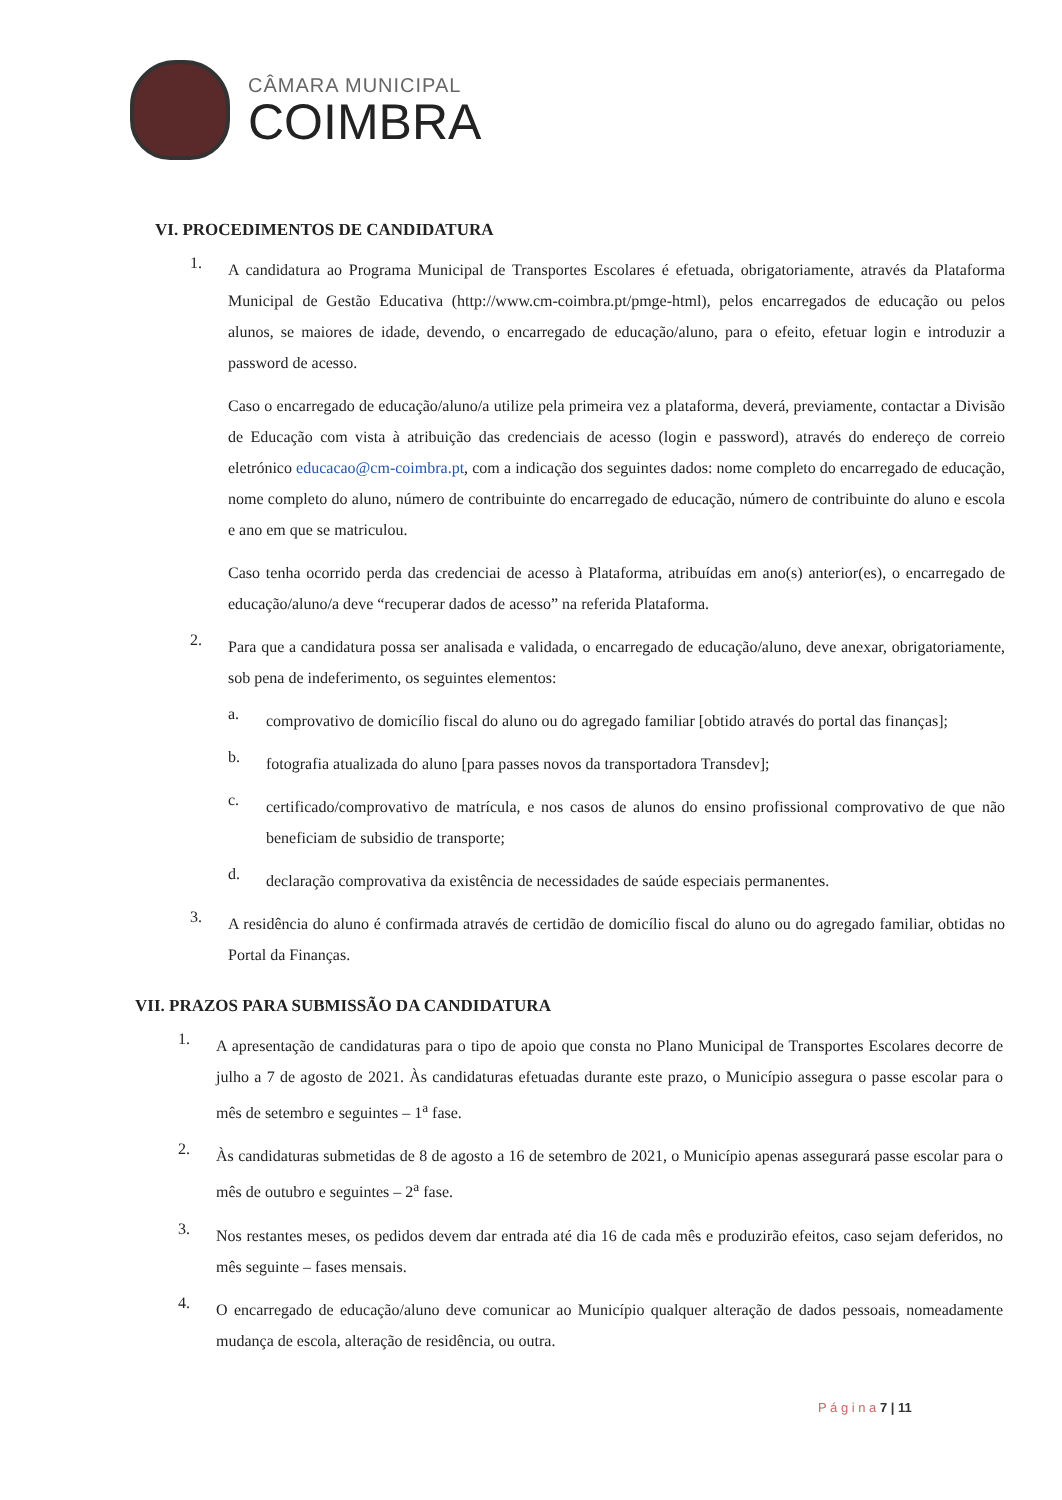CÂMARA MUNICIPAL
COIMBRA
VI. PROCEDIMENTOS DE CANDIDATURA
1.
A candidatura ao Programa Municipal de Transportes Escolares é efetuada, obrigatoriamente, através da Plataforma Municipal de Gestão Educativa (http://www.cm-coimbra.pt/pmge-html), pelos encarregados de educação ou pelos alunos, se maiores de idade, devendo, o encarregado de educação/aluno, para o efeito, efetuar login e introduzir a password de acesso.
Caso o encarregado de educação/aluno/a utilize pela primeira vez a plataforma, deverá, previamente, contactar a Divisão de Educação com vista à atribuição das credenciais de acesso (login e password), através do endereço de correio eletrónico educacao@cm-coimbra.pt, com a indicação dos seguintes dados: nome completo do encarregado de educação, nome completo do aluno, número de contribuinte do encarregado de educação, número de contribuinte do aluno e escola e ano em que se matriculou.
Caso tenha ocorrido perda das credenciai de acesso à Plataforma, atribuídas em ano(s) anterior(es), o encarregado de educação/aluno/a deve “recuperar dados de acesso” na referida Plataforma.
2.
Para que a candidatura possa ser analisada e validada, o encarregado de educação/aluno, deve anexar, obrigatoriamente, sob pena de indeferimento, os seguintes elementos:
a.
comprovativo de domicílio fiscal do aluno ou do agregado familiar [obtido através do portal das finanças];
b.
fotografia atualizada do aluno [para passes novos da transportadora Transdev];
c.
certificado/comprovativo de matrícula, e nos casos de alunos do ensino profissional comprovativo de que não beneficiam de subsidio de transporte;
d.
declaração comprovativa da existência de necessidades de saúde especiais permanentes.
3.
A residência do aluno é confirmada através de certidão de domicílio fiscal do aluno ou do agregado familiar, obtidas no Portal da Finanças.
VII. PRAZOS PARA SUBMISSÃO DA CANDIDATURA
1.
A apresentação de candidaturas para o tipo de apoio que consta no Plano Municipal de Transportes Escolares decorre de julho a 7 de agosto de 2021. Às candidaturas efetuadas durante este prazo, o Município assegura o passe escolar para o mês de setembro e seguintes – 1<sup>a</sup> fase.
2.
Às candidaturas submetidas de 8 de agosto a 16 de setembro de 2021, o Município apenas assegurará passe escolar para o mês de outubro e seguintes – 2<sup>a</sup> fase.
3.
Nos restantes meses, os pedidos devem dar entrada até dia 16 de cada mês e produzirão efeitos, caso sejam deferidos, no mês seguinte – fases mensais.
4.
O encarregado de educação/aluno deve comunicar ao Município qualquer alteração de dados pessoais, nomeadamente mudança de escola, alteração de residência, ou outra.
P á g i n a 7 | 11